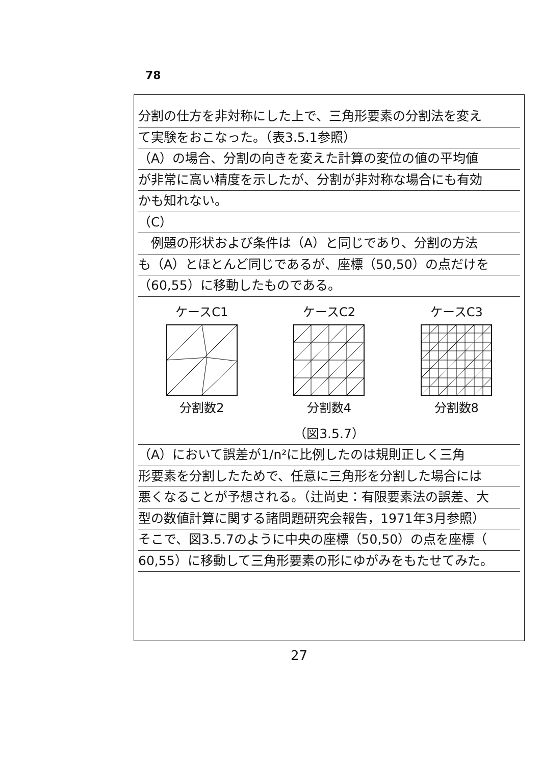78
分割の仕方を非対称にした上で、三角形要素の分割法を変え
て実験をおこなった。（表3.5.1参照）
（A）の場合、分割の向きを変えた計算の変位の値の平均値
が非常に高い精度を示したが、分割が非対称な場合にも有効
かも知れない。
（C）
　例題の形状および条件は（A）と同じであり、分割の方法
も（A）とほとんど同じであるが、座標（50,50）の点だけを
（60,55）に移動したものである。
ケースC1分割数2 ケースC2分割数4 ケースC3分割数8
（図3.5.7）
（A）において誤差が1/n²に比例したのは規則正しく三角
形要素を分割したためで、任意に三角形を分割した場合には
悪くなることが予想される。（辻尚史：有限要素法の誤差、大
型の数値計算に関する諸問題研究会報告，1971年3月参照）
そこで、図3.5.7のように中央の座標（50,50）の点を座標（
60,55）に移動して三角形要素の形にゆがみをもたせてみた。
27